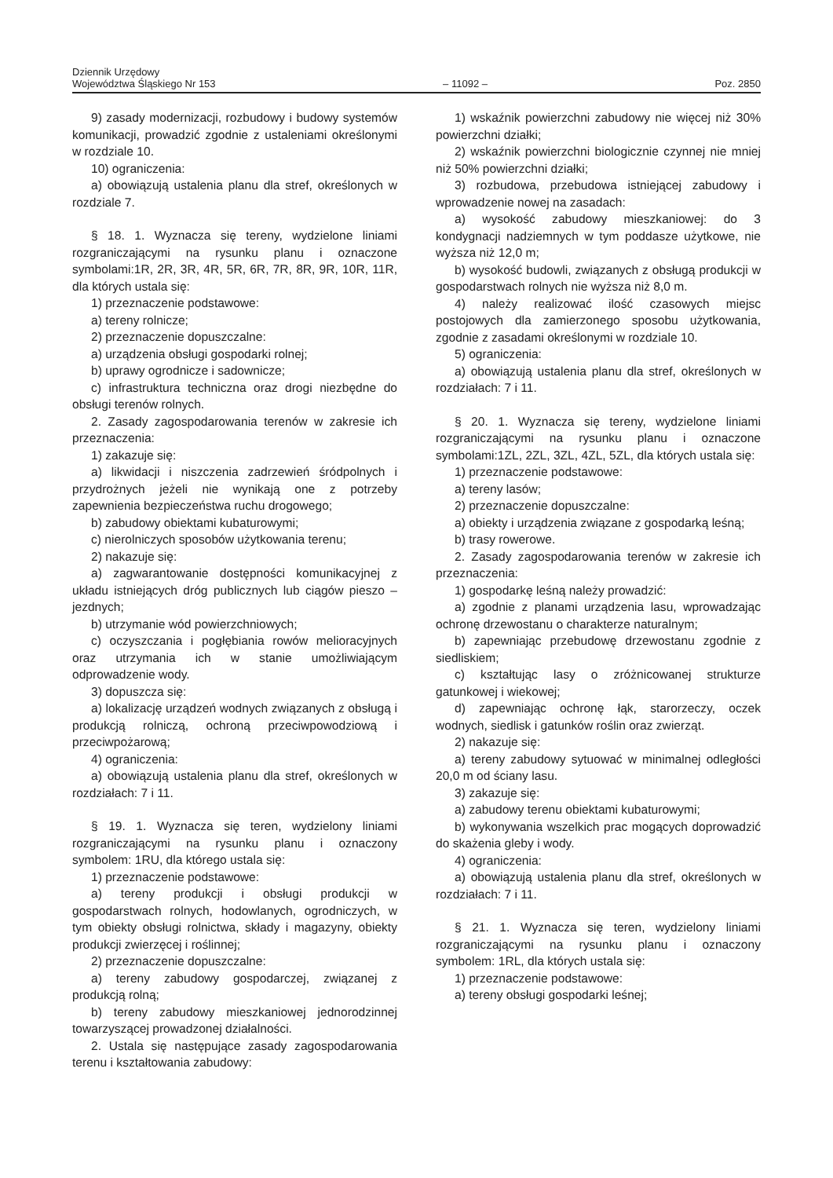Dziennik Urzędowy
Województwa Śląskiego Nr 153
– 11092 –
Poz. 2850
9) zasady modernizacji, rozbudowy i budowy systemów komunikacji, prowadzić zgodnie z ustaleniami określonymi w rozdziale 10.
10) ograniczenia:
a) obowiązują ustalenia planu dla stref, określonych w rozdziale 7.
§ 18. 1. Wyznacza się tereny, wydzielone liniami rozgraniczającymi na rysunku planu i oznaczone symbolami:1R, 2R, 3R, 4R, 5R, 6R, 7R, 8R, 9R, 10R, 11R, dla których ustala się:
1) przeznaczenie podstawowe:
a) tereny rolnicze;
2) przeznaczenie dopuszczalne:
a) urządzenia obsługi gospodarki rolnej;
b) uprawy ogrodnicze i sadownicze;
c) infrastruktura techniczna oraz drogi niezbędne do obsługi terenów rolnych.
2. Zasady zagospodarowania terenów w zakresie ich przeznaczenia:
1) zakazuje się:
a) likwidacji i niszczenia zadrzewień śródpolnych i przydrożnych jeżeli nie wynikają one z potrzeby zapewnienia bezpieczeństwa ruchu drogowego;
b) zabudowy obiektami kubaturowymi;
c) nierolniczych sposobów użytkowania terenu;
2) nakazuje się:
a) zagwarantowanie dostępności komunikacyjnej z układu istniejących dróg publicznych lub ciągów pieszo – jezdnych;
b) utrzymanie wód powierzchniowych;
c) oczyszczania i pogłębiania rowów melioracyjnych oraz utrzymania ich w stanie umożliwiającym odprowadzenie wody.
3) dopuszcza się:
a) lokalizację urządzeń wodnych związanych z obsługą i produkcją rolniczą, ochroną przeciwpowodziową i przeciwpożarową;
4) ograniczenia:
a) obowiązują ustalenia planu dla stref, określonych w rozdziałach: 7 i 11.
§ 19. 1. Wyznacza się teren, wydzielony liniami rozgraniczającymi na rysunku planu i oznaczony symbolem: 1RU, dla którego ustala się:
1) przeznaczenie podstawowe:
a) tereny produkcji i obsługi produkcji w gospodarstwach rolnych, hodowlanych, ogrodniczych, w tym obiekty obsługi rolnictwa, składy i magazyny, obiekty produkcji zwierzęcej i roślinnej;
2) przeznaczenie dopuszczalne:
a) tereny zabudowy gospodarczej, związanej z produkcją rolną;
b) tereny zabudowy mieszkaniowej jednorodzinnej towarzyszącej prowadzonej działalności.
2. Ustala się następujące zasady zagospodarowania terenu i kształtowania zabudowy:
1) wskaźnik powierzchni zabudowy nie więcej niż 30% powierzchni działki;
2) wskaźnik powierzchni biologicznie czynnej nie mniej niż 50% powierzchni działki;
3) rozbudowa, przebudowa istniejącej zabudowy i wprowadzenie nowej na zasadach:
a) wysokość zabudowy mieszkaniowej: do 3 kondygnacji nadziemnych w tym poddasze użytkowe, nie wyższa niż 12,0 m;
b) wysokość budowli, związanych z obsługą produkcji w gospodarstwach rolnych nie wyższa niż 8,0 m.
4) należy realizować ilość czasowych miejsc postojowych dla zamierzonego sposobu użytkowania, zgodnie z zasadami określonymi w rozdziale 10.
5) ograniczenia:
a) obowiązują ustalenia planu dla stref, określonych w rozdziałach: 7 i 11.
§ 20. 1. Wyznacza się tereny, wydzielone liniami rozgraniczającymi na rysunku planu i oznaczone symbolami:1ZL, 2ZL, 3ZL, 4ZL, 5ZL, dla których ustala się:
1) przeznaczenie podstawowe:
a) tereny lasów;
2) przeznaczenie dopuszczalne:
a) obiekty i urządzenia związane z gospodarką leśną;
b) trasy rowerowe.
2. Zasady zagospodarowania terenów w zakresie ich przeznaczenia:
1) gospodarkę leśną należy prowadzić:
a) zgodnie z planami urządzenia lasu, wprowadzając ochronę drzewostanu o charakterze naturalnym;
b) zapewniając przebudowę drzewostanu zgodnie z siedliskiem;
c) kształtując lasy o zróżnicowanej strukturze gatunkowej i wiekowej;
d) zapewniając ochronę łąk, starorzeczy, oczek wodnych, siedlisk i gatunków roślin oraz zwierząt.
2) nakazuje się:
a) tereny zabudowy sytuować w minimalnej odległości 20,0 m od ściany lasu.
3) zakazuje się:
a) zabudowy terenu obiektami kubaturowymi;
b) wykonywania wszelkich prac mogących doprowadzić do skażenia gleby i wody.
4) ograniczenia:
a) obowiązują ustalenia planu dla stref, określonych w rozdziałach: 7 i 11.
§ 21. 1. Wyznacza się teren, wydzielony liniami rozgraniczającymi na rysunku planu i oznaczony symbolem: 1RL, dla których ustala się:
1) przeznaczenie podstawowe:
a) tereny obsługi gospodarki leśnej;